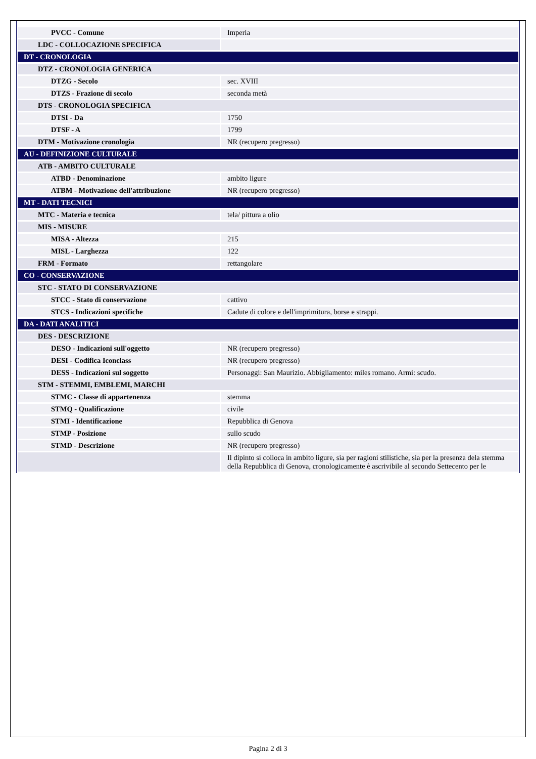| PVCC - Comune | Imperia |
| LDC - COLLOCAZIONE SPECIFICA | |
| DT - CRONOLOGIA | |
| DTZ - CRONOLOGIA GENERICA | |
| DTZG - Secolo | sec. XVIII |
| DTZS - Frazione di secolo | seconda metà |
| DTS - CRONOLOGIA SPECIFICA | |
| DTSI - Da | 1750 |
| DTSF - A | 1799 |
| DTM - Motivazione cronologia | NR (recupero pregresso) |
| AU - DEFINIZIONE CULTURALE | |
| ATB - AMBITO CULTURALE | |
| ATBD - Denominazione | ambito ligure |
| ATBM - Motivazione dell'attribuzione | NR (recupero pregresso) |
| MT - DATI TECNICI | |
| MTC - Materia e tecnica | tela/ pittura a olio |
| MIS - MISURE | |
| MISA - Altezza | 215 |
| MISL - Larghezza | 122 |
| FRM - Formato | rettangolare |
| CO - CONSERVAZIONE | |
| STC - STATO DI CONSERVAZIONE | |
| STCC - Stato di conservazione | cattivo |
| STCS - Indicazioni specifiche | Cadute di colore e dell'imprimitura, borse e strappi. |
| DA - DATI ANALITICI | |
| DES - DESCRIZIONE | |
| DESO - Indicazioni sull'oggetto | NR (recupero pregresso) |
| DESI - Codifica Iconclass | NR (recupero pregresso) |
| DESS - Indicazioni sul soggetto | Personaggi: San Maurizio. Abbigliamento: miles romano. Armi: scudo. |
| STM - STEMMI, EMBLEMI, MARCHI | |
| STMC - Classe di appartenenza | stemma |
| STMQ - Qualificazione | civile |
| STMI - Identificazione | Repubblica di Genova |
| STMP - Posizione | sullo scudo |
| STMD - Descrizione | NR (recupero pregresso) |
| | Il dipinto si colloca in ambito ligure, sia per ragioni stilistiche, sia per la presenza dela stemma della Repubblica di Genova, cronologicamente è ascrivibile al secondo Settecento per le |
Pagina 2 di 3